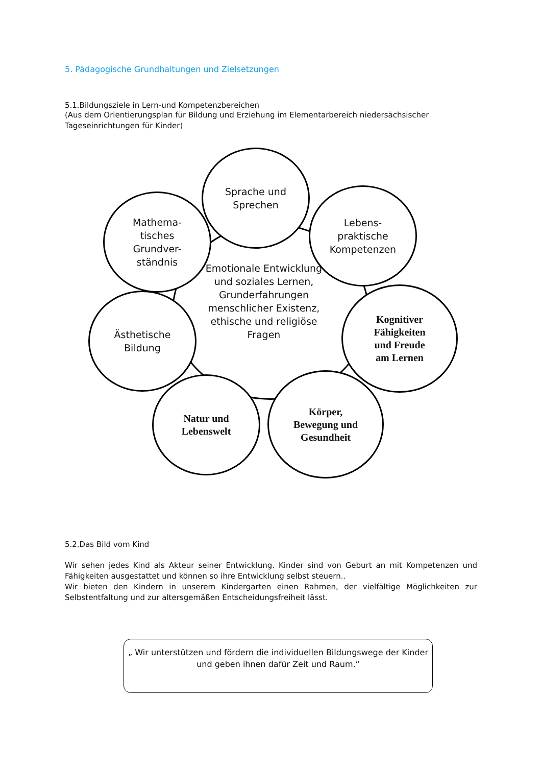5. Pädagogische Grundhaltungen und Zielsetzungen
5.1.Bildungsziele in Lern-und Kompetenzbereichen
(Aus dem Orientierungsplan für Bildung und Erziehung im Elementarbereich niedersächsischer Tageseinrichtungen für Kinder)
Sprache und
Sprechen
Mathema-
tisches
Grundver-
ständnis
Lebens-
praktische
Kompetenzen
Emotionale Entwicklung und soziales Lernen, Grunderfahrungen menschlicher Existenz, ethische und religiöse Fragen
Ästhetische
Bildung
Kognitiver
Fähigkeiten
und Freude
am Lernen
Natur und
Lebenswelt
Körper,
Bewegung und
Gesundheit
5.2.Das Bild vom Kind
Wir sehen jedes Kind als Akteur seiner Entwicklung. Kinder sind von Geburt an mit Kompetenzen und Fähigkeiten ausgestattet und können so ihre Entwicklung selbst steuern..
Wir bieten den Kindern in unserem Kindergarten einen Rahmen, der vielfältige Möglichkeiten zur Selbstentfaltung und zur altersgemäßen Entscheidungsfreiheit lässt.
„ Wir unterstützen und fördern die individuellen Bildungswege der Kinder
und geben ihnen dafür Zeit und Raum.“